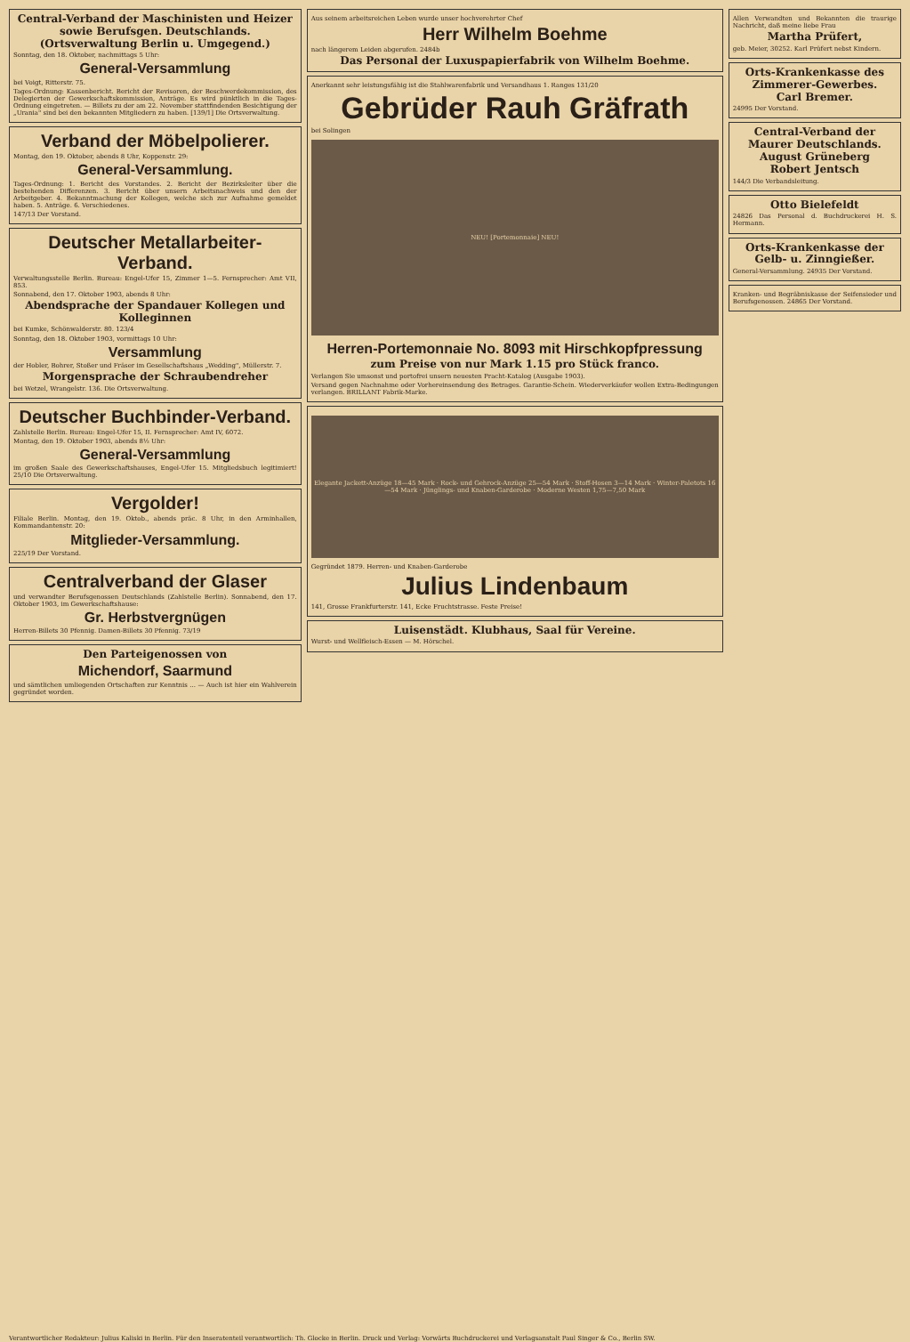Central-Verband der Maschinisten und Heizer sowie Berufsgen. Deutschlands. (Ortsverwaltung Berlin u. Umgegend.)
Sonntag, den 18. Oktober, nachmittags 5 Uhr:
General-Versammlung
bei Voigt, Ritterstr. 75.
Tages-Ordnung: Kassenbericht. Bericht der Revisoren, der Beschwerdekommission, des Delegierten der Gewerkschaftskommission, Anträge. Es wird pünktlich in die Tages-Ordnung eingetreten. — Billets zu der am 22. November stattfindenden Besichtigung der „Urania" sind bei den bekannten Mitgliedern zu haben. [139/1] Die Ortsverwaltung.
Verband der Möbelpolierer.
Montag, den 19. Oktober, abends 8 Uhr, Koppenstr. 29:
General-Versammlung.
Tages-Ordnung: 1. Bericht des Vorstandes. 2. Bericht der Bezirksleiter über die bestehenden Differenzen. 3. Bericht über unsern Arbeitsnachweis und den der Arbeitgeber. 4. Bekanntmachung der Kollegen, welche sich zur Aufnahme gemeldet haben. 5. Anträge. 6. Verschiedenes.
147/13 Der Vorstand.
Deutscher Metallarbeiter-Verband.
Verwaltungsstelle Berlin. Bureau: Engel-Ufer 15, Zimmer 1—5. Fernsprecher: Amt VII, 853.
Sonnabend, den 17. Oktober 1903, abends 8 Uhr:
Abendsprache der Spandauer Kollegen und Kolleginnen
bei Kumke, Schönwalderstr. 80. 123/4
Sonntag, den 18. Oktober 1903, vormittags 10 Uhr:
Versammlung
der Hobler, Bohrer, Stoßer und Fräser im Gesellschaftshaus „Wedding", Müllerstr. 7.
Morgensprache der Schraubendreher
bei Wetzel, Wrangelstr. 136. Die Ortsverwaltung.
Deutscher Buchbinder-Verband.
Zahlstelle Berlin. Bureau: Engel-Ufer 15, II. Fernsprecher: Amt IV, 6072.
Montag, den 19. Oktober 1903, abends 8½ Uhr:
General-Versammlung
im großen Saale des Gewerkschaftshauses, Engel-Ufer 15. Mitgliedsbuch legitimiert! 25/10 Die Ortsverwaltung.
Vergolder!
Filiale Berlin. Montag, den 19. Oktob., abends präc. 8 Uhr, in den Arminhallen, Kommandantenstr. 20:
Mitglieder-Versammlung.
225/19 Der Vorstand.
Centralverband der Glaser
und verwandter Berufsgenossen Deutschlands (Zahlstelle Berlin). Sonnabend, den 17. Oktober 1903, im Gewerkschaftshause:
Gr. Herbstvergnügen
Herren-Billets 30 Pfennig. Damen-Billets 30 Pfennig. 73/19
Den Parteigenossen von
Michendorf, Saarmund
und sämtlichen umliegenden Ortschaften zur Kenntnis ... — Auch ist hier ein Wahlverein gegründet worden.
Aus seinem arbeitsreichen Leben wurde unser hochverehrter Chef
Herr Wilhelm Boehme
nach längerem Leiden abgerufen. 2484b
Das Personal der Luxuspapierfabrik von Wilhelm Boehme.
Anerkannt sehr leistungsfähig ist die Stahlwarenfabrik und Versandhaus 1. Ranges 131/20
Gebrüder Rauh Gräfrath
bei Solingen
NEU! [Portemonnaie] NEU!
Herren-Portemonnaie No. 8093 mit Hirschkopfpressung
zum Preise von nur Mark 1.15 pro Stück franco.
Verlangen Sie umsonst und portofrei unsern neuesten Pracht-Katalog (Ausgabe 1903).
Versand gegen Nachnahme oder Vorhereinsendung des Betrages. Garantie-Schein. Wiederverkäufer wollen Extra-Bedingungen verlangen. BRILLANT Fabrik-Marke.
Elegante Jackett-Anzüge 18—45 Mark · Rock- und Gehrock-Anzüge 25—54 Mark · Stoff-Hosen 3—14 Mark · Winter-Paletots 16—54 Mark · Jünglings- und Knaben-Garderobe · Moderne Westen 1,75—7,50 Mark
Gegründet 1879. Herren- und Knaben-Garderobe
Julius Lindenbaum
141, Grosse Frankfurterstr. 141, Ecke Fruchtstrasse. Feste Preise!
Luisenstädt. Klubhaus, Saal für Vereine.
Wurst- und Wellfleisch-Essen — M. Hörschel.
Allen Verwandten und Bekannten die traurige Nachricht, daß meine liebe Frau
Martha Prüfert,
geb. Meier, 30252. Karl Prüfert nebst Kindern.
Orts-Krankenkasse des Zimmerer-Gewerbes.
Carl Bremer.
24995 Der Vorstand.
Central-Verband der Maurer Deutschlands.
August Grüneberg
Robert Jentsch
144/3 Die Verbandsleitung.
Otto Bielefeldt
24826 Das Personal d. Buchdruckerei H. S. Hermann.
Orts-Krankenkasse der Gelb- u. Zinngießer.
General-Versammlung. 24935 Der Vorstand.
Kranken- und Begräbniskasse der Seifensieder und Berufsgenossen. 24865 Der Vorstand.
Verantwortlicher Redakteur: Julius Kaliski in Berlin. Für den Inseratenteil verantwortlich: Th. Glocke in Berlin. Druck und Verlag: Vorwärts Buchdruckerei und Verlagsanstalt Paul Singer & Co., Berlin SW.